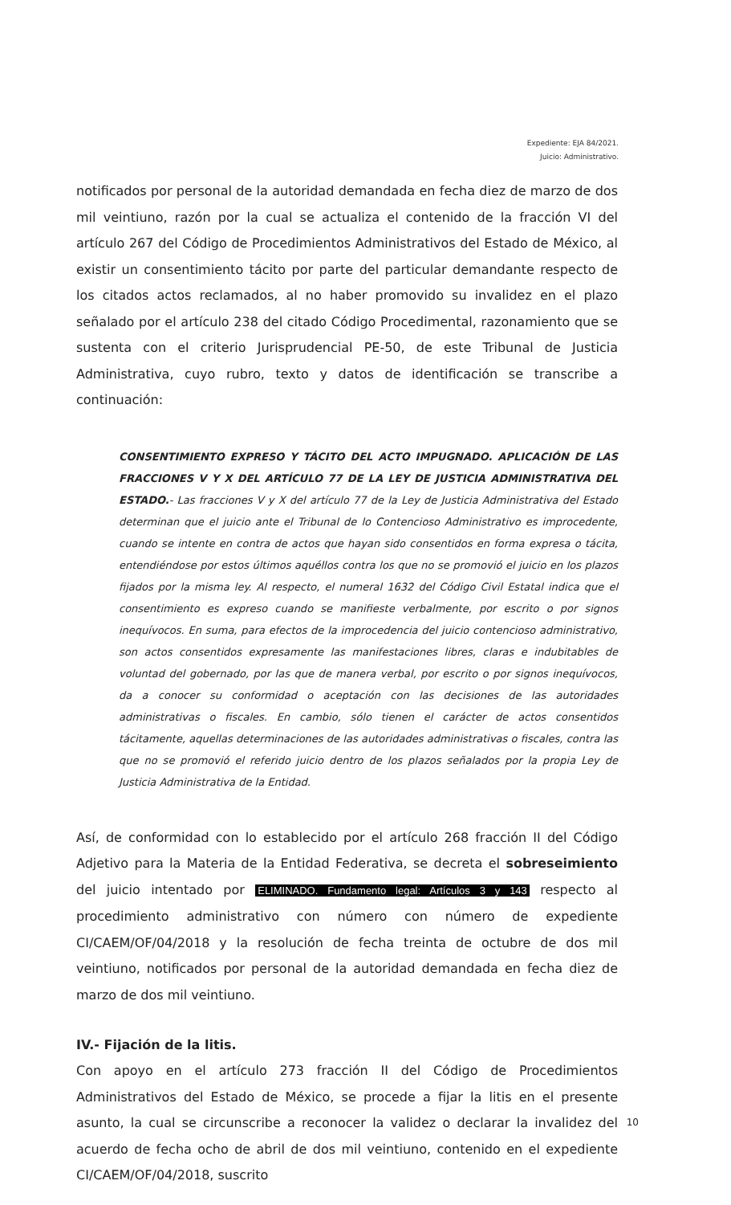Expediente: EJA 84/2021.
Juicio: Administrativo.
notificados por personal de la autoridad demandada en fecha diez de marzo de dos mil veintiuno, razón por la cual se actualiza el contenido de la fracción VI del artículo 267 del Código de Procedimientos Administrativos del Estado de México, al existir un consentimiento tácito por parte del particular demandante respecto de los citados actos reclamados, al no haber promovido su invalidez en el plazo señalado por el artículo 238 del citado Código Procedimental, razonamiento que se sustenta con el criterio Jurisprudencial PE-50, de este Tribunal de Justicia Administrativa, cuyo rubro, texto y datos de identificación se transcribe a continuación:
CONSENTIMIENTO EXPRESO Y TÁCITO DEL ACTO IMPUGNADO. APLICACIÓN DE LAS FRACCIONES V Y X DEL ARTÍCULO 77 DE LA LEY DE JUSTICIA ADMINISTRATIVA DEL ESTADO.- Las fracciones V y X del artículo 77 de la Ley de Justicia Administrativa del Estado determinan que el juicio ante el Tribunal de lo Contencioso Administrativo es improcedente, cuando se intente en contra de actos que hayan sido consentidos en forma expresa o tácita, entendiéndose por estos últimos aquéllos contra los que no se promovió el juicio en los plazos fijados por la misma ley. Al respecto, el numeral 1632 del Código Civil Estatal indica que el consentimiento es expreso cuando se manifieste verbalmente, por escrito o por signos inequívocos. En suma, para efectos de la improcedencia del juicio contencioso administrativo, son actos consentidos expresamente las manifestaciones libres, claras e indubitables de voluntad del gobernado, por las que de manera verbal, por escrito o por signos inequívocos, da a conocer su conformidad o aceptación con las decisiones de las autoridades administrativas o fiscales. En cambio, sólo tienen el carácter de actos consentidos tácitamente, aquellas determinaciones de las autoridades administrativas o fiscales, contra las que no se promovió el referido juicio dentro de los plazos señalados por la propia Ley de Justicia Administrativa de la Entidad.
Así, de conformidad con lo establecido por el artículo 268 fracción II del Código Adjetivo para la Materia de la Entidad Federativa, se decreta el sobreseimiento del juicio intentado por ELIMINADO. Fundamento legal: Artículos 3 y 143 respecto al procedimiento administrativo con número con número de expediente CI/CAEM/OF/04/2018 y la resolución de fecha treinta de octubre de dos mil veintiuno, notificados por personal de la autoridad demandada en fecha diez de marzo de dos mil veintiuno.
IV.- Fijación de la litis.
Con apoyo en el artículo 273 fracción II del Código de Procedimientos Administrativos del Estado de México, se procede a fijar la litis en el presente asunto, la cual se circunscribe a reconocer la validez o declarar la invalidez del acuerdo de fecha ocho de abril de dos mil veintiuno, contenido en el expediente CI/CAEM/OF/04/2018, suscrito
10